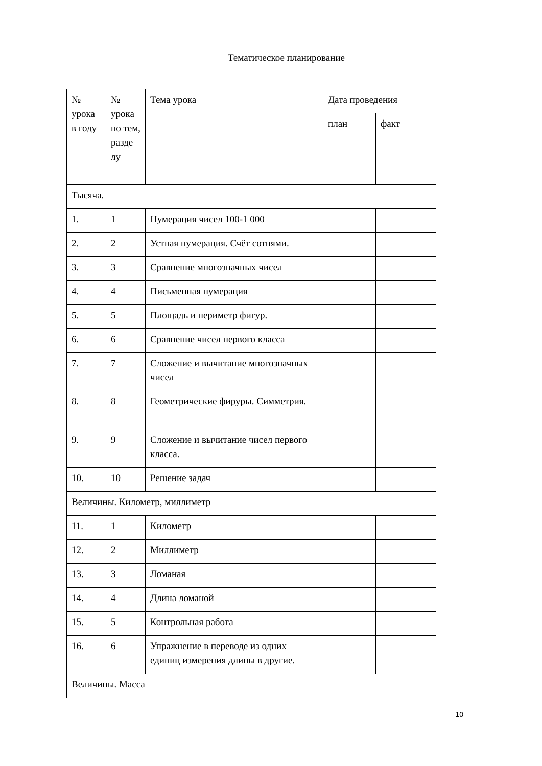Тематическое планирование
| № урока в году | № урока по тем, разде лу | Тема урока | Дата проведения | |
| --- | --- | --- | --- | --- |
| | | | план | факт |
| Тысяча. | | | | |
| 1. | 1 | Нумерация чисел 100-1 000 | | |
| 2. | 2 | Устная нумерация. Счёт сотнями. | | |
| 3. | 3 | Сравнение многозначных чисел | | |
| 4. | 4 | Письменная нумерация | | |
| 5. | 5 | Площадь и периметр фигур. | | |
| 6. | 6 | Сравнение чисел первого класса | | |
| 7. | 7 | Сложение и вычитание многозначных чисел | | |
| 8. | 8 | Геометрические фируры. Симметрия. | | |
| 9. | 9 | Сложение и вычитание чисел первого класса. | | |
| 10. | 10 | Решение задач | | |
| Величины. Километр, миллиметр | | | | |
| 11. | 1 | Километр | | |
| 12. | 2 | Миллиметр | | |
| 13. | 3 | Ломаная | | |
| 14. | 4 | Длина ломаной | | |
| 15. | 5 | Контрольная работа | | |
| 16. | 6 | Упражнение в переводе из одних единиц измерения длины в другие. | | |
| Величины. Масса | | | | |
10